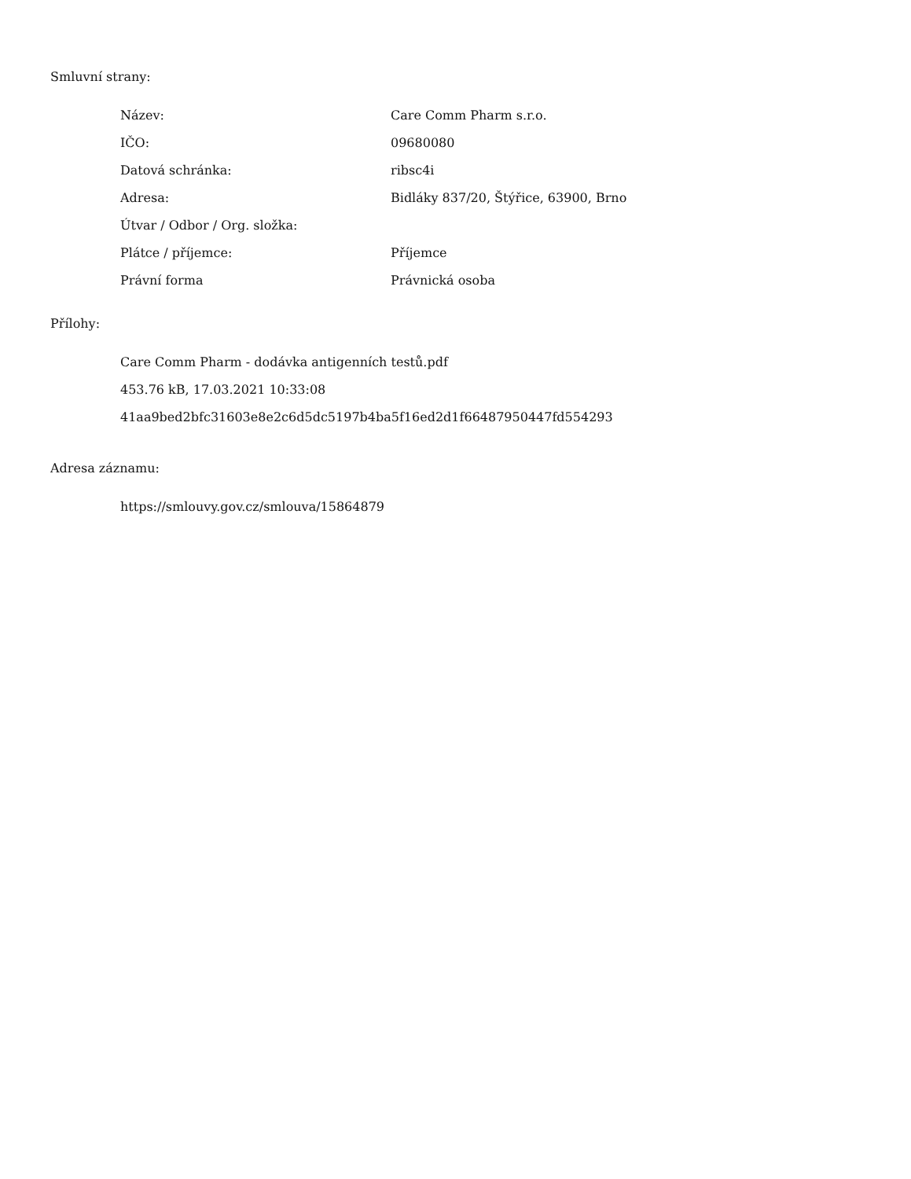Smluvní strany:
| Název: | Care Comm Pharm s.r.o. |
| IČO: | 09680080 |
| Datová schránka: | ribsc4i |
| Adresa: | Bidláky 837/20, Štýřice, 63900, Brno |
| Útvar / Odbor / Org. složka: | |
| Plátce / příjemce: | Příjemce |
| Právní forma | Právnická osoba |
Přílohy:
Care Comm Pharm - dodávka antigenních testů.pdf
453.76 kB, 17.03.2021 10:33:08
41aa9bed2bfc31603e8e2c6d5dc5197b4ba5f16ed2d1f66487950447fd554293
Adresa záznamu:
https://smlouvy.gov.cz/smlouva/15864879